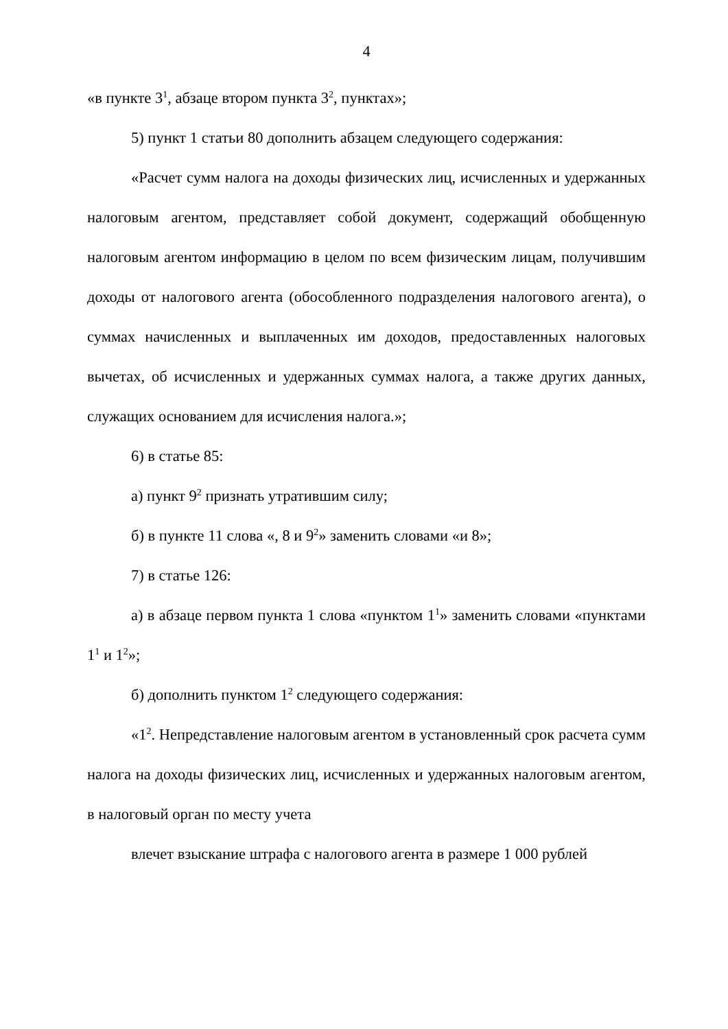4
«в пункте 3<sup>1</sup>, абзаце втором пункта 3<sup>2</sup>, пунктах»;
5) пункт 1 статьи 80 дополнить абзацем следующего содержания:
«Расчет сумм налога на доходы физических лиц, исчисленных и удержанных налоговым агентом, представляет собой документ, содержащий обобщенную налоговым агентом информацию в целом по всем физическим лицам, получившим доходы от налогового агента (обособленного подразделения налогового агента), о суммах начисленных и выплаченных им доходов, предоставленных налоговых вычетах, об исчисленных и удержанных суммах налога, а также других данных, служащих основанием для исчисления налога.»;
6) в статье 85:
а) пункт 9<sup>2</sup> признать утратившим силу;
б) в пункте 11 слова «, 8 и 9<sup>2</sup>» заменить словами «и 8»;
7) в статье 126:
а) в абзаце первом пункта 1 слова «пунктом 1<sup>1</sup>» заменить словами «пунктами 1<sup>1</sup> и 1<sup>2</sup>»;
б) дополнить пунктом 1<sup>2</sup> следующего содержания:
«1<sup>2</sup>. Непредставление налоговым агентом в установленный срок расчета сумм налога на доходы физических лиц, исчисленных и удержанных налоговым агентом, в налоговый орган по месту учета
влечет взыскание штрафа с налогового агента в размере 1 000 рублей